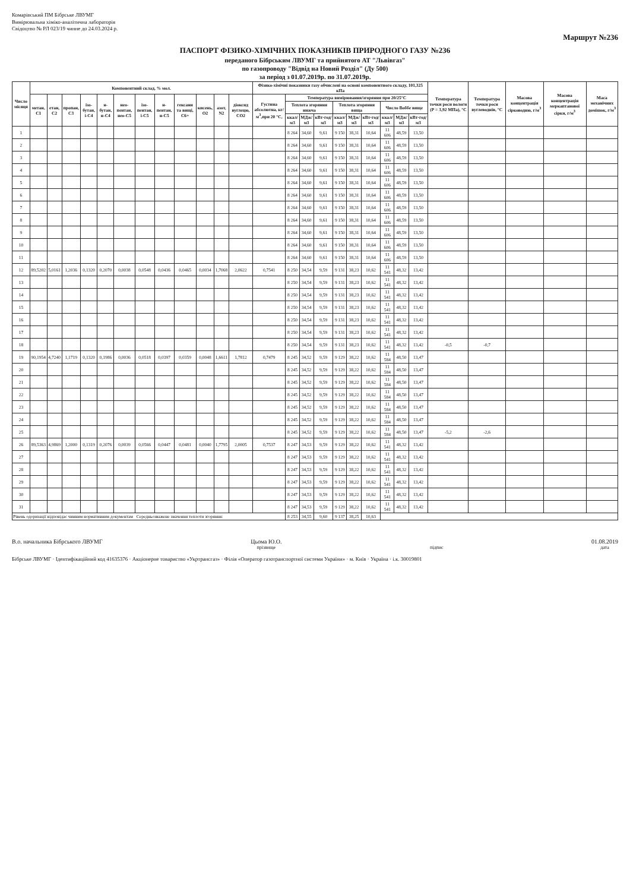Комарівський ПМ Бібрське ЛВУМГ
Вимірювальна хіміко-аналітична лабораторія
Свідоцтво № РЛ 023/19 чинне до 24.03.2024 р.
Маршрут №236
ПАСПОРТ ФІЗИКО-ХІМІЧНИХ ПОКАЗНИКІВ ПРИРОДНОГО ГАЗУ №236
переданого Бібрським ЛВУМГ та прийнятого АТ "Львівгаз"
по газопроводу "Відвід на Новий Розділ" (Ду 500)
за період з 01.07.2019р. по 31.07.2019р.
| Число місяця | Компонентний склад, % мол. | | | | | | | | | | | | Фізико-хімічні показники газу обчислені на основі компонентного складу, 101,325 кПа | | | | | | | | | | Температура точки роси вологи (Р = 3,92 МПа), °С | Температура точки роси вуглеводнів, °С | Масова концентрація сірководню, г/м<sup>3</sup> | Масова концентрація меркаптанової сірки, г/м<sup>3</sup> | Маса механічних домішок, г/м<sup>3</sup> |
| --- | --- | --- | --- | --- | --- | --- | --- | --- | --- | --- | --- | --- | --- | --- | --- | --- | --- | --- | --- | --- | --- | --- | --- | --- | --- | --- | --- |
| | метан, С1 | етан, С2 | пропан, С3 | ізо-бутан, і-С4 | н-бутан, н-С4 | нео-пентан, нео-С5 | ізо-пентан, і-С5 | н-пентан, н-С5 | гексани та вищі, С6+ | кисень, О2 | азот, N2 | діоксид вуглецю, СО2 | Густина абсолютна, кг/м<sup>3</sup>,при 20 °С, | Температура вимірювання/згоряння при 20/25°С | | | | | | | | | | | | | |
| | | | | | | | | | | | | | | Теплота згоряння нижча | | | Теплота згоряння вища | | | Число Воббе вище | | | | | | | |
| | | | | | | | | | | | | | | ккал/м3 | МДж/м3 | кВт·год/м3 | ккал/м3 | МДж/м3 | кВт·год/м3 | ккал/м3 | МДж/м3 | кВт·год/м3 | | | | | |
| 1 | | | | | | | | | | | | | | 8 264 | 34,60 | 9,61 | 9 150 | 38,31 | 10,64 | 11 606 | 48,59 | 13,50 | | | | | |
| 2 | | | | | | | | | | | | | | 8 264 | 34,60 | 9,61 | 9 150 | 38,31 | 10,64 | 11 606 | 48,59 | 13,50 | | | | | |
| 3 | | | | | | | | | | | | | | 8 264 | 34,60 | 9,61 | 9 150 | 38,31 | 10,64 | 11 606 | 48,59 | 13,50 | | | | | |
| 4 | | | | | | | | | | | | | | 8 264 | 34,60 | 9,61 | 9 150 | 38,31 | 10,64 | 11 606 | 48,59 | 13,50 | | | | | |
| 5 | | | | | | | | | | | | | | 8 264 | 34,60 | 9,61 | 9 150 | 38,31 | 10,64 | 11 606 | 48,59 | 13,50 | | | | | |
| 6 | | | | | | | | | | | | | | 8 264 | 34,60 | 9,61 | 9 150 | 38,31 | 10,64 | 11 606 | 48,59 | 13,50 | | | | | |
| 7 | | | | | | | | | | | | | | 8 264 | 34,60 | 9,61 | 9 150 | 38,31 | 10,64 | 11 606 | 48,59 | 13,50 | | | | | |
| 8 | | | | | | | | | | | | | | 8 264 | 34,60 | 9,61 | 9 150 | 38,31 | 10,64 | 11 606 | 48,59 | 13,50 | | | | | |
| 9 | | | | | | | | | | | | | | 8 264 | 34,60 | 9,61 | 9 150 | 38,31 | 10,64 | 11 606 | 48,59 | 13,50 | | | | | |
| 10 | | | | | | | | | | | | | | 8 264 | 34,60 | 9,61 | 9 150 | 38,31 | 10,64 | 11 606 | 48,59 | 13,50 | | | | | |
| 11 | | | | | | | | | | | | | | 8 264 | 34,60 | 9,61 | 9 150 | 38,31 | 10,64 | 11 606 | 48,59 | 13,50 | | | | | |
| 12 | 89,5202 | 5,0161 | 1,2036 | 0,1320 | 0,2070 | 0,0038 | 0,0548 | 0,0436 | 0,0465 | 0,0034 | 1,7068 | 2,0622 | 0,7541 | 8 250 | 34,54 | 9,59 | 9 131 | 38,23 | 10,62 | 11 541 | 48,32 | 13,42 | | | | | |
| 13 | | | | | | | | | | | | | | 8 250 | 34,54 | 9,59 | 9 131 | 38,23 | 10,62 | 11 541 | 48,32 | 13,42 | | | | | |
| 14 | | | | | | | | | | | | | | 8 250 | 34,54 | 9,59 | 9 131 | 38,23 | 10,62 | 11 541 | 48,32 | 13,42 | | | | | |
| 15 | | | | | | | | | | | | | | 8 250 | 34,54 | 9,59 | 9 131 | 38,23 | 10,62 | 11 541 | 48,32 | 13,42 | | | | | |
| 16 | | | | | | | | | | | | | | 8 250 | 34,54 | 9,59 | 9 131 | 38,23 | 10,62 | 11 541 | 48,32 | 13,42 | | | | | |
| 17 | | | | | | | | | | | | | | 8 250 | 34,54 | 9,59 | 9 131 | 38,23 | 10,62 | 11 541 | 48,32 | 13,42 | | | | | |
| 18 | | | | | | | | | | | | | | 8 250 | 34,54 | 9,59 | 9 131 | 38,23 | 10,62 | 11 541 | 48,32 | 13,42 | -0,5 | -0,7 | | | |
| 19 | 90,1954 | 4,7240 | 1,1719 | 0,1320 | 0,1986 | 0,0036 | 0,0518 | 0,0397 | 0,0359 | 0,0048 | 1,6611 | 1,7812 | 0,7479 | 8 245 | 34,52 | 9,59 | 9 129 | 38,22 | 10,62 | 11 584 | 48,50 | 13,47 | | | | | |
| 20 | | | | | | | | | | | | | | 8 245 | 34,52 | 9,59 | 9 129 | 38,22 | 10,62 | 11 584 | 48,50 | 13,47 | | | | | |
| 21 | | | | | | | | | | | | | | 8 245 | 34,52 | 9,59 | 9 129 | 38,22 | 10,62 | 11 584 | 48,50 | 13,47 | | | | | |
| 22 | | | | | | | | | | | | | | 8 245 | 34,52 | 9,59 | 9 129 | 38,22 | 10,62 | 11 584 | 48,50 | 13,47 | | | | | |
| 23 | | | | | | | | | | | | | | 8 245 | 34,52 | 9,59 | 9 129 | 38,22 | 10,62 | 11 584 | 48,50 | 13,47 | | | | | |
| 24 | | | | | | | | | | | | | | 8 245 | 34,52 | 9,59 | 9 129 | 38,22 | 10,62 | 11 584 | 48,50 | 13,47 | | | | | |
| 25 | | | | | | | | | | | | | | 8 245 | 34,52 | 9,59 | 9 129 | 38,22 | 10,62 | 11 584 | 48,50 | 13,47 | -5,2 | -2,6 | | | |
| 26 | 89,5363 | 4,9869 | 1,2000 | 0,1319 | 0,2076 | 0,0039 | 0,0566 | 0,0447 | 0,0481 | 0,0040 | 1,7795 | 2,0005 | 0,7537 | 8 247 | 34,53 | 9,59 | 9 129 | 38,22 | 10,62 | 11 541 | 48,32 | 13,42 | | | | | |
| 27 | | | | | | | | | | | | | | 8 247 | 34,53 | 9,59 | 9 129 | 38,22 | 10,62 | 11 541 | 48,32 | 13,42 | | | | | |
| 28 | | | | | | | | | | | | | | 8 247 | 34,53 | 9,59 | 9 129 | 38,22 | 10,62 | 11 541 | 48,32 | 13,42 | | | | | |
| 29 | | | | | | | | | | | | | | 8 247 | 34,53 | 9,59 | 9 129 | 38,22 | 10,62 | 11 541 | 48,32 | 13,42 | | | | | |
| 30 | | | | | | | | | | | | | | 8 247 | 34,53 | 9,59 | 9 129 | 38,22 | 10,62 | 11 541 | 48,32 | 13,42 | | | | | |
| 31 | | | | | | | | | | | | | | 8 247 | 34,53 | 9,59 | 9 129 | 38,22 | 10,62 | 11 541 | 48,32 | 13,42 | | | | | |
| Рівень одоризації відповідає чинним нормативним документам Середньозважене значення теплоти згоряння: | | | | | | | | | | | | | | 8 253 | 34,55 | 9,60 | 9 137 | 38,25 | 10,63 | | | | | | | | |
В.о. начальника Бібрського ЛВУМГ
Цьома Ю.О.
прізвище
підпис
01.08.2019
дата
Бібрське ЛВУМГ · Ідентифікаційний код 41635376 · Акціонерне товариство «Укртрансгаз» · Філія «Оператор газотранспортної системи України» · м. Київ · Україна · і.к. 30019801